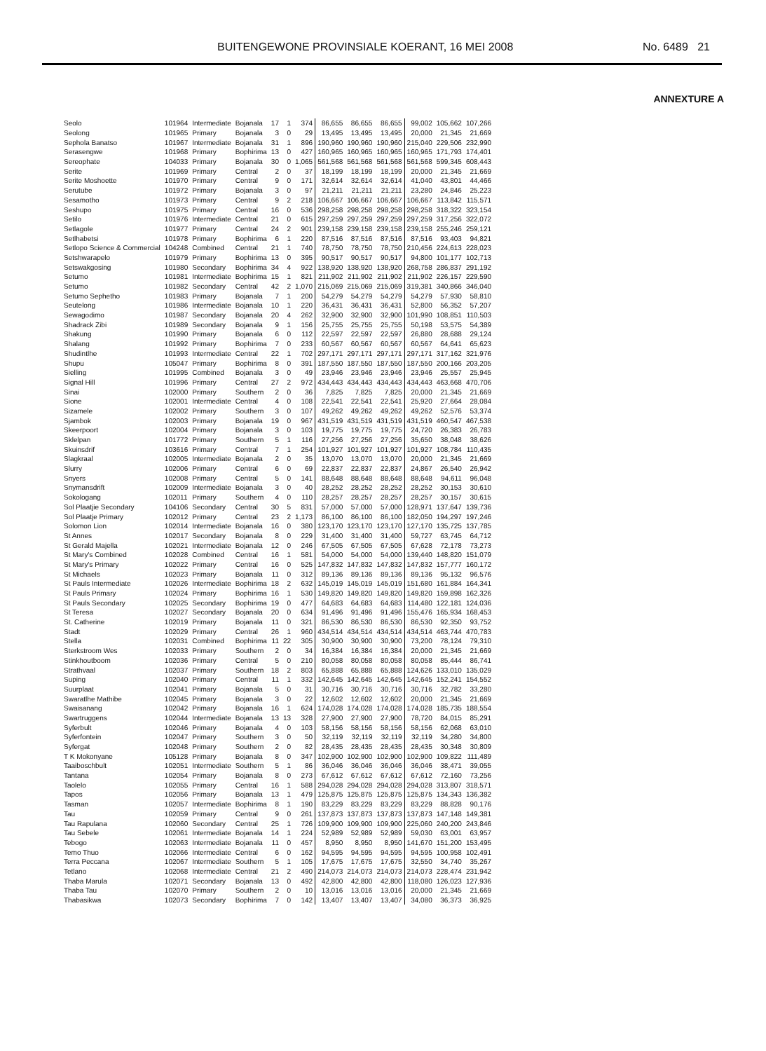BUITENGEWONE PROVINSIALE KOERANT, 16 MEI 2008 No. 6489 21
ANNEXTURE A
| Seolo | 101964 | Intermediate | Bojanala | 17 | 1 | 374 | 86,655 | 86,655 | 86,655 | 99,002 | 105,662 | 107,266 |
| Seolong | 101965 | Primary | Bojanala | 3 | 0 | 29 | 13,495 | 13,495 | 13,495 | 20,000 | 21,345 | 21,669 |
| Sephola Banatso | 101967 | Intermediate | Bojanala | 31 | 1 | 896 | 190,960 | 190,960 | 190,960 | 215,040 | 229,506 | 232,990 |
| Serasengwe | 101968 | Primary | Bophirima | 13 | 0 | 427 | 160,965 | 160,965 | 160,965 | 160,965 | 171,793 | 174,401 |
| Sereophate | 104033 | Primary | Bojanala | 30 | 0 | 1,065 | 561,568 | 561,568 | 561,568 | 561,568 | 599,345 | 608,443 |
| Serite | 101969 | Primary | Central | 2 | 0 | 37 | 18,199 | 18,199 | 18,199 | 20,000 | 21,345 | 21,669 |
| Serite Moshoette | 101970 | Primary | Central | 9 | 0 | 171 | 32,614 | 32,614 | 32,614 | 41,040 | 43,801 | 44,466 |
| Serutube | 101972 | Primary | Bojanala | 3 | 0 | 97 | 21,211 | 21,211 | 21,211 | 23,280 | 24,846 | 25,223 |
| Sesamotho | 101973 | Primary | Central | 9 | 2 | 218 | 106,667 | 106,667 | 106,667 | 106,667 | 113,842 | 115,571 |
| Seshupo | 101975 | Primary | Central | 16 | 0 | 536 | 298,258 | 298,258 | 298,258 | 298,258 | 318,322 | 323,154 |
| Setilo | 101976 | Intermediate | Central | 21 | 0 | 615 | 297,259 | 297,259 | 297,259 | 297,259 | 317,256 | 322,072 |
| Setlagole | 101977 | Primary | Central | 24 | 2 | 901 | 239,158 | 239,158 | 239,158 | 239,158 | 255,246 | 259,121 |
| Setlhabetsi | 101978 | Primary | Bophirima | 6 | 1 | 220 | 87,516 | 87,516 | 87,516 | 87,516 | 93,403 | 94,821 |
| Setlopo Science & Commercial | 104248 | Combined | Central | 21 | 1 | 740 | 78,750 | 78,750 | 78,750 | 210,456 | 224,613 | 228,023 |
| Setshwarapelo | 101979 | Primary | Bophirima | 13 | 0 | 395 | 90,517 | 90,517 | 90,517 | 94,800 | 101,177 | 102,713 |
| Setswakgosing | 101980 | Secondary | Bophirima | 34 | 4 | 922 | 138,920 | 138,920 | 138,920 | 268,758 | 286,837 | 291,192 |
| Setumo | 101981 | Intermediate | Bophirima | 15 | 1 | 821 | 211,902 | 211,902 | 211,902 | 211,902 | 226,157 | 229,590 |
| Setumo | 101982 | Secondary | Central | 42 | 2 | 1,070 | 215,069 | 215,069 | 215,069 | 319,381 | 340,866 | 346,040 |
| Setumo Sephetho | 101983 | Primary | Bojanala | 7 | 1 | 200 | 54,279 | 54,279 | 54,279 | 54,279 | 57,930 | 58,810 |
| Seutelong | 101986 | Intermediate | Bojanala | 10 | 1 | 220 | 36,431 | 36,431 | 36,431 | 52,800 | 56,352 | 57,207 |
| Sewagodimo | 101987 | Secondary | Bojanala | 20 | 4 | 262 | 32,900 | 32,900 | 32,900 | 101,990 | 108,851 | 110,503 |
| Shadrack Zibi | 101989 | Secondary | Bojanala | 9 | 1 | 156 | 25,755 | 25,755 | 25,755 | 50,198 | 53,575 | 54,389 |
| Shakung | 101990 | Primary | Bojanala | 6 | 0 | 112 | 22,597 | 22,597 | 22,597 | 26,880 | 28,688 | 29,124 |
| Shalang | 101992 | Primary | Bophirima | 7 | 0 | 233 | 60,567 | 60,567 | 60,567 | 60,567 | 64,641 | 65,623 |
| Shudintlhe | 101993 | Intermediate | Central | 22 | 1 | 702 | 297,171 | 297,171 | 297,171 | 297,171 | 317,162 | 321,976 |
| Shupu | 105047 | Primary | Bophirima | 8 | 0 | 391 | 187,550 | 187,550 | 187,550 | 187,550 | 200,166 | 203,205 |
| Sielling | 101995 | Combined | Bojanala | 3 | 0 | 49 | 23,946 | 23,946 | 23,946 | 23,946 | 25,557 | 25,945 |
| Signal Hill | 101996 | Primary | Central | 27 | 2 | 972 | 434,443 | 434,443 | 434,443 | 434,443 | 463,668 | 470,706 |
| Sinai | 102000 | Primary | Southern | 2 | 0 | 36 | 7,825 | 7,825 | 7,825 | 20,000 | 21,345 | 21,669 |
| Sione | 102001 | Intermediate | Central | 4 | 0 | 108 | 22,541 | 22,541 | 22,541 | 25,920 | 27,664 | 28,084 |
| Sizamele | 102002 | Primary | Southern | 3 | 0 | 107 | 49,262 | 49,262 | 49,262 | 49,262 | 52,576 | 53,374 |
| Sjambok | 102003 | Primary | Bojanala | 19 | 0 | 967 | 431,519 | 431,519 | 431,519 | 431,519 | 460,547 | 467,538 |
| Skeerpoort | 102004 | Primary | Bojanala | 3 | 0 | 103 | 19,775 | 19,775 | 19,775 | 24,720 | 26,383 | 26,783 |
| Sklelpan | 101772 | Primary | Southern | 5 | 1 | 116 | 27,256 | 27,256 | 27,256 | 35,650 | 38,048 | 38,626 |
| Skuinsdrif | 103616 | Primary | Central | 7 | 1 | 254 | 101,927 | 101,927 | 101,927 | 101,927 | 108,784 | 110,435 |
| Slagkraal | 102005 | Intermediate | Bojanala | 2 | 0 | 35 | 13,070 | 13,070 | 13,070 | 20,000 | 21,345 | 21,669 |
| Slurry | 102006 | Primary | Central | 6 | 0 | 69 | 22,837 | 22,837 | 22,837 | 24,867 | 26,540 | 26,942 |
| Snyers | 102008 | Primary | Central | 5 | 0 | 141 | 88,648 | 88,648 | 88,648 | 88,648 | 94,611 | 96,048 |
| Snymansdrift | 102009 | Intermediate | Bojanala | 3 | 0 | 40 | 28,252 | 28,252 | 28,252 | 28,252 | 30,153 | 30,610 |
| Sokologang | 102011 | Primary | Southern | 4 | 0 | 110 | 28,257 | 28,257 | 28,257 | 28,257 | 30,157 | 30,615 |
| Sol Plaatjie Secondary | 104106 | Secondary | Central | 30 | 5 | 831 | 57,000 | 57,000 | 57,000 | 128,971 | 137,647 | 139,736 |
| Sol Plaatje Primary | 102012 | Primary | Central | 23 | 2 | 1,173 | 86,100 | 86,100 | 86,100 | 182,050 | 194,297 | 197,246 |
| Solomon Lion | 102014 | Intermediate | Bojanala | 16 | 0 | 380 | 123,170 | 123,170 | 123,170 | 127,170 | 135,725 | 137,785 |
| St Annes | 102017 | Secondary | Bojanala | 8 | 0 | 229 | 31,400 | 31,400 | 31,400 | 59,727 | 63,745 | 64,712 |
| St Gerald Majella | 102021 | Intermediate | Bojanala | 12 | 0 | 246 | 67,505 | 67,505 | 67,505 | 67,628 | 72,178 | 73,273 |
| St Mary's Combined | 102028 | Combined | Central | 16 | 1 | 581 | 54,000 | 54,000 | 54,000 | 139,440 | 148,820 | 151,079 |
| St Mary's Primary | 102022 | Primary | Central | 16 | 0 | 525 | 147,832 | 147,832 | 147,832 | 147,832 | 157,777 | 160,172 |
| St Michaels | 102023 | Primary | Bojanala | 11 | 0 | 312 | 89,136 | 89,136 | 89,136 | 89,136 | 95,132 | 96,576 |
| St Pauls Intermediate | 102026 | Intermediate | Bophirima | 18 | 2 | 632 | 145,019 | 145,019 | 145,019 | 151,680 | 161,884 | 164,341 |
| St Pauls Primary | 102024 | Primary | Bophirima | 16 | 1 | 530 | 149,820 | 149,820 | 149,820 | 149,820 | 159,898 | 162,326 |
| St Pauls Secondary | 102025 | Secondary | Bophirima | 19 | 0 | 477 | 64,683 | 64,683 | 64,683 | 114,480 | 122,181 | 124,036 |
| St Teresa | 102027 | Secondary | Bojanala | 20 | 0 | 634 | 91,496 | 91,496 | 91,496 | 155,476 | 165,934 | 168,453 |
| St. Catherine | 102019 | Primary | Bojanala | 11 | 0 | 321 | 86,530 | 86,530 | 86,530 | 86,530 | 92,350 | 93,752 |
| Stadt | 102029 | Primary | Central | 26 | 1 | 960 | 434,514 | 434,514 | 434,514 | 434,514 | 463,744 | 470,783 |
| Stella | 102031 | Combined | Bophirima | 11 | 22 | 305 | 30,900 | 30,900 | 30,900 | 73,200 | 78,124 | 79,310 |
| Sterkstroom Wes | 102033 | Primary | Southern | 2 | 0 | 34 | 16,384 | 16,384 | 16,384 | 20,000 | 21,345 | 21,669 |
| Stinkhoutboom | 102036 | Primary | Central | 5 | 0 | 210 | 80,058 | 80,058 | 80,058 | 80,058 | 85,444 | 86,741 |
| Strathvaal | 102037 | Primary | Southern | 18 | 2 | 803 | 65,888 | 65,888 | 65,888 | 124,626 | 133,010 | 135,029 |
| Suping | 102040 | Primary | Central | 11 | 1 | 332 | 142,645 | 142,645 | 142,645 | 142,645 | 152,241 | 154,552 |
| Suurplaat | 102041 | Primary | Bojanala | 5 | 0 | 31 | 30,716 | 30,716 | 30,716 | 30,716 | 32,782 | 33,280 |
| Swaratlhe Mathibe | 102045 | Primary | Bojanala | 3 | 0 | 22 | 12,602 | 12,602 | 12,602 | 20,000 | 21,345 | 21,669 |
| Swaisanang | 102042 | Primary | Bojanala | 16 | 1 | 624 | 174,028 | 174,028 | 174,028 | 174,028 | 185,735 | 188,554 |
| Swartruggens | 102044 | Intermediate | Bojanala | 13 | 13 | 328 | 27,900 | 27,900 | 27,900 | 78,720 | 84,015 | 85,291 |
| Syferbult | 102046 | Primary | Bojanala | 4 | 0 | 103 | 58,156 | 58,156 | 58,156 | 58,156 | 62,068 | 63,010 |
| Syferfontein | 102047 | Primary | Southern | 3 | 0 | 50 | 32,119 | 32,119 | 32,119 | 32,119 | 34,280 | 34,800 |
| Syfergat | 102048 | Primary | Southern | 2 | 0 | 82 | 28,435 | 28,435 | 28,435 | 28,435 | 30,348 | 30,809 |
| T K Mokonyane | 105128 | Primary | Bojanala | 8 | 0 | 347 | 102,900 | 102,900 | 102,900 | 102,900 | 109,822 | 111,489 |
| Taaiboschbult | 102051 | Intermediate | Southern | 5 | 1 | 86 | 36,046 | 36,046 | 36,046 | 36,046 | 38,471 | 39,055 |
| Tantana | 102054 | Primary | Bojanala | 8 | 0 | 273 | 67,612 | 67,612 | 67,612 | 67,612 | 72,160 | 73,256 |
| Taolelo | 102055 | Primary | Central | 16 | 1 | 588 | 294,028 | 294,028 | 294,028 | 294,028 | 313,807 | 318,571 |
| Tapos | 102056 | Primary | Bojanala | 13 | 1 | 479 | 125,875 | 125,875 | 125,875 | 125,875 | 134,343 | 136,382 |
| Tasman | 102057 | Intermediate | Bophirima | 8 | 1 | 190 | 83,229 | 83,229 | 83,229 | 83,229 | 88,828 | 90,176 |
| Tau | 102059 | Primary | Central | 9 | 0 | 261 | 137,873 | 137,873 | 137,873 | 137,873 | 147,148 | 149,381 |
| Tau Rapulana | 102060 | Secondary | Central | 25 | 1 | 726 | 109,900 | 109,900 | 109,900 | 225,060 | 240,200 | 243,846 |
| Tau Sebele | 102061 | Intermediate | Bojanala | 14 | 1 | 224 | 52,989 | 52,989 | 52,989 | 59,030 | 63,001 | 63,957 |
| Tebogo | 102063 | Intermediate | Bojanala | 11 | 0 | 457 | 8,950 | 8,950 | 8,950 | 141,670 | 151,200 | 153,495 |
| Temo Thuo | 102066 | Intermediate | Central | 6 | 0 | 162 | 94,595 | 94,595 | 94,595 | 94,595 | 100,958 | 102,491 |
| Terra Peccana | 102067 | Intermediate | Southern | 5 | 1 | 105 | 17,675 | 17,675 | 17,675 | 32,550 | 34,740 | 35,267 |
| Tetlano | 102068 | Intermediate | Central | 21 | 2 | 490 | 214,073 | 214,073 | 214,073 | 214,073 | 228,474 | 231,942 |
| Thaba Marula | 102071 | Secondary | Bojanala | 13 | 0 | 492 | 42,800 | 42,800 | 42,800 | 118,080 | 126,023 | 127,936 |
| Thaba Tau | 102070 | Primary | Southern | 2 | 0 | 10 | 13,016 | 13,016 | 13,016 | 20,000 | 21,345 | 21,669 |
| Thabasikwa | 102073 | Secondary | Bophirima | 7 | 0 | 142 | 13,407 | 13,407 | 13,407 | 34,080 | 36,373 | 36,925 |